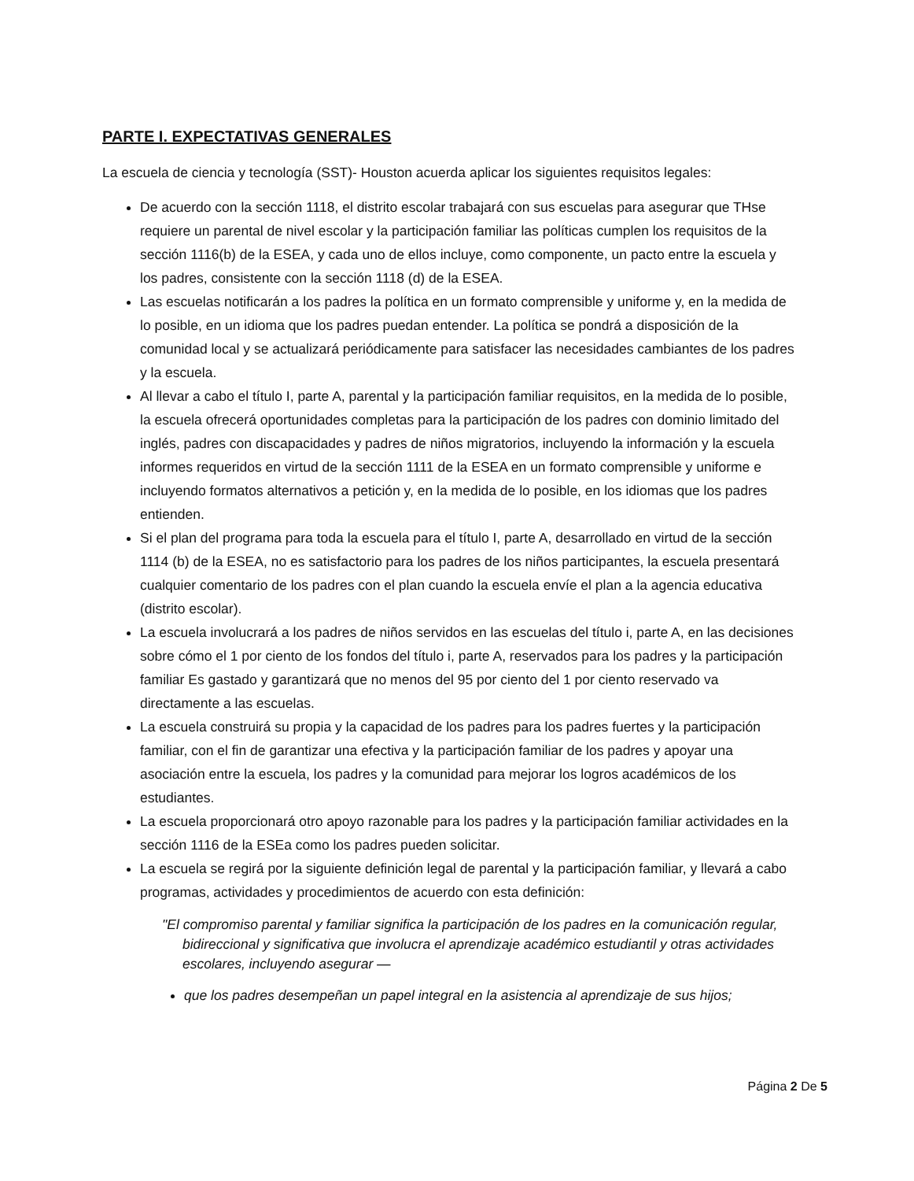PARTE I. EXPECTATIVAS GENERALES
La escuela de ciencia y tecnología (SST)- Houston acuerda aplicar los siguientes requisitos legales:
De acuerdo con la sección 1118, el distrito escolar trabajará con sus escuelas para asegurar que THse requiere un parental de nivel escolar y la participación familiar las políticas cumplen los requisitos de la sección 1116(b) de la ESEA, y cada uno de ellos incluye, como componente, un pacto entre la escuela y los padres, consistente con la sección 1118 (d) de la ESEA.
Las escuelas notificarán a los padres la política en un formato comprensible y uniforme y, en la medida de lo posible, en un idioma que los padres puedan entender. La política se pondrá a disposición de la comunidad local y se actualizará periódicamente para satisfacer las necesidades cambiantes de los padres y la escuela.
Al llevar a cabo el título I, parte A, parental y la participación familiar requisitos, en la medida de lo posible, la escuela ofrecerá oportunidades completas para la participación de los padres con dominio limitado del inglés, padres con discapacidades y padres de niños migratorios, incluyendo la información y la escuela informes requeridos en virtud de la sección 1111 de la ESEA en un formato comprensible y uniforme e incluyendo formatos alternativos a petición y, en la medida de lo posible, en los idiomas que los padres entienden.
Si el plan del programa para toda la escuela para el título I, parte A, desarrollado en virtud de la sección 1114 (b) de la ESEA, no es satisfactorio para los padres de los niños participantes, la escuela presentará cualquier comentario de los padres con el plan cuando la escuela envíe el plan a la agencia educativa (distrito escolar).
La escuela involucrará a los padres de niños servidos en las escuelas del título i, parte A, en las decisiones sobre cómo el 1 por ciento de los fondos del título i, parte A, reservados para los padres y la participación familiar Es gastado y garantizará que no menos del 95 por ciento del 1 por ciento reservado va directamente a las escuelas.
La escuela construirá su propia y la capacidad de los padres para los padres fuertes y la participación familiar, con el fin de garantizar una efectiva y la participación familiar de los padres y apoyar una asociación entre la escuela, los padres y la comunidad para mejorar los logros académicos de los estudiantes.
La escuela proporcionará otro apoyo razonable para los padres y la participación familiar actividades en la sección 1116 de la ESEa como los padres pueden solicitar.
La escuela se regirá por la siguiente definición legal de parental y la participación familiar, y llevará a cabo programas, actividades y procedimientos de acuerdo con esta definición:
"El compromiso parental y familiar significa la participación de los padres en la comunicación regular, bidireccional y significativa que involucra el aprendizaje académico estudiantil y otras actividades escolares, incluyendo asegurar —
que los padres desempeñan un papel integral en la asistencia al aprendizaje de sus hijos;
Página 2 De 5